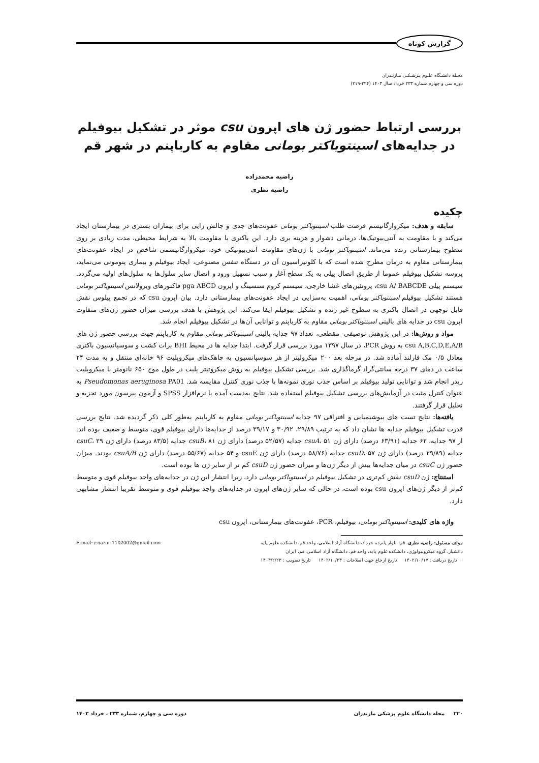گزارش کوتاه
مجـله دانشـگاه علـوم پـزشـکـی مـازنـدران
دوره سی و چهارم شماره ۲۳۳ خرداد سال ۱۴۰۳ (۲۲۴-۲۱۹)
بررسی ارتباط حضور ژن های اپرون csu موثر در تشکیل بیوفیلم در جدایه‌های اسینتوباکتر بومانی مقاوم به کارباپنم در شهر قم
راضیه محمدزاده
راضیه نظری
چکیده
سابقه و هدف: میکروارگانیسم فرصت طلب اسینتوباکتر بومانی عفونت‌های جدی و چالش زایی برای بیماران بستری در بیمارستان ایجاد می‌کند و با مقاومت به آنتی‌بیوتیک‌ها، درمانی دشوار و هزینه بری دارد. این باکتری با مقاومت بالا به شرایط محیطی، مدت زیادی بر روی سطوح بیمارستانی زنده می‌ماند. اسینتوباکتر بومانی با ژن‌های مقاومت آنتی‌بیوتیکی خود، میکروارگانیسمی شاخص در ایجاد عفونت‌های بیمارستانی مقاوم به درمان مطرح شده است که با کلونیزاسیون آن در دستگاه تنفس مصنوعی، ایجاد بیوفیلم و بیماری پنومونی می‌نماید، پروسه تشکیل بیوفیلم عموما از طریق اتصال پیلی به یک سطح آغاز و سبب تسهیل ورود و اتصال سایر سلول‌ها به سلول‌های اولیه می‌گردد. سیستم پیلی csu A/ BABCDE، پروتئین‌های غشا خارجی، سیستم کروم سنسینگ و اپرون pga ABCD فاکتورهای ویرولانس اسینتوباکتر بومانی هستند تشکیل بیوفیلم اسینتوباکتر بومانی، اهمیت به‌سزایی در ایجاد عفونت‌های بیمارستانی دارد. بیان اپرون csu که در تجمع پیلوس نقش قابل توجهی در اتصال باکتری به سطوح غیر زنده و تشکیل بیوفیلم ایفا می‌کند. این پژوهش با هدف بررسی میزان حضور ژن‌های متفاوت اپرون csu در جدایه های بالینی اسینتوباکتر بومانی مقاوم به کارباپنم و توانایی آن‌ها در تشکیل بیوفیلم انجام شد.
مواد و روش‌ها: در این پژوهش توصیفی- مقطعی، تعداد ۹۷ جدایه بالینی اسینتوباکتر بومانی مقاوم به کارباپنم جهت بررسی حضور ژن های csu A,B,C,D,E,A/B به روش PCR، در سال ۱۳۹۷ مورد بررسی قرار گرفت. ابتدا جدایه ها در محیط BHI براث کشت و سوسپانسیون باکتری معادل ۰/۵ مک فارلند آماده شد. در مرحله بعد ۲۰۰ میکرولیتر از هر سوسپانسیون به چاهک‌های میکروپلیت ۹۶ خانه‌ای منتقل و به مدت ۲۴ ساعت در دمای ۳۷ درجه سانتی‌گراد گرماگذاری شد. بررسی تشکیل بیوفیلم به روش میکروتیتر پلیت در طول موج ۶۵۰ نانومتر با میکروپلیت ریدر انجام شد و توانایی تولید بیوفیلم بر اساس جذب نوری نمونه‌ها با جذب نوری کنترل مقایسه شد. Pseudomonas aeruginosa PA01 به عنوان کنترل مثبت در آزمایش‌های بررسی تشکیل بیوفیلم استفاده شد. نتایج به‌دست آمده با نرم‌افزار SPSS و آزمون پیرسون مورد تجزیه و تحلیل قرار گرفتند.
یافته‌ها: نتایج تست های بیوشیمیایی و افتراقی ۹۷ جدایه اسینتوباکتر بومانی مقاوم به کارباپنم به‌طور کلی ذکر گردیده شد. نتایج بررسی قدرت تشکیل بیوفیلم جدایه ها نشان داد که به ترتیب ۲۹/۸۹، ۳۰/۹۲ و ۳۹/۱۷ درصد از جدایه‌ها دارای بیوفیلم قوی، متوسط و ضعیف بوده اند. از ۹۷ جدایه، ۶۲ جدایه (۶۳/۹۱ درصد) دارای ژن csuA، ۵۱ جدایه (۵۲/۵۷ درصد) دارای ژن csuB، ۸۱ جدایه (۸۳/۵ درصد) دارای ژن csuC، ۲۹ جدایه (۲۹/۸۹ درصد) دارای ژن csuD، ۵۷ جدایه (۵۸/۷۶ درصد) دارای ژن csuE و ۵۴ جدایه (۵۵/۶۷ درصد) دارای ژن csuA/B بودند. میزان حضور ژن csuC در میان جدایه‌ها بیش از دیگر ژن‌ها و میزان حضور ژن csuD کم تر از سایر ژن ها بوده است.
استنتاج: ژن csuD نقش کم‌تری در تشکیل بیوفیلم در اسینتوباکتر بومانی دارد، زیرا انتشار این ژن در جدایه‌های واجد بیوفیلم قوی و متوسط کم‌تر از دیگر ژن‌های اپرون csu بوده است، در حالی که سایر ژن‌های اپرون در جدایه‌های واجد بیوفیلم قوی و متوسط تقریبا انتشار مشابهی دارد.
واژه های کلیدی: اسینتوباکتر بومانی، بیوفیلم، PCR، عفونت‌های بیمارستانی، اپرون csu
مولف مسئول: راضیه نظری- قم: بلوار پانزده خرداد، دانشگاه آزاد اسلامی، واحد قم، دانشکده علوم پایه
دانشیار، گروه میکروبیولوژی، دانشکده علوم پایه، واحد قم، دانشگاه آزاد اسلامی، قم، ایران
☜ تاریخ دریافت : ۱۴۰۲/۱۰/۱۷ تاریخ ارجاع جهت اصلاحات : ۱۴۰۲/۱۰/۲۳ تاریخ تصویب : ۱۴۰۳/۲/۲۳
E-mail: r.nazari1102002@gmail.com
۲۲۰ مجله دانشگاه علوم پزشکی مازندران دوره سی و چهارم، شماره ۲۳۳ ، خرداد ۱۴۰۳